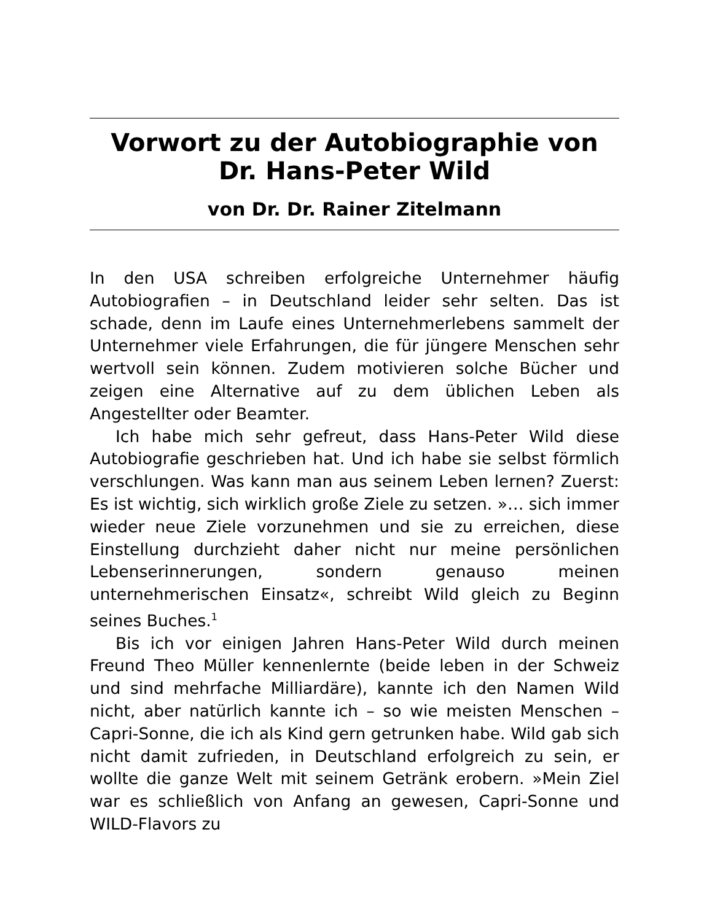Vorwort zu der Autobiographie von Dr. Hans-Peter Wild
von Dr. Dr. Rainer Zitelmann
In den USA schreiben erfolgreiche Unternehmer häufig Autobiografien – in Deutschland leider sehr selten. Das ist schade, denn im Laufe eines Unternehmerlebens sammelt der Unternehmer viele Erfahrungen, die für jüngere Menschen sehr wertvoll sein können. Zudem motivieren solche Bücher und zeigen eine Alternative auf zu dem üblichen Leben als Angestellter oder Beamter.
Ich habe mich sehr gefreut, dass Hans-Peter Wild diese Autobiografie geschrieben hat. Und ich habe sie selbst förmlich verschlungen. Was kann man aus seinem Leben lernen? Zuerst: Es ist wichtig, sich wirklich große Ziele zu setzen. »… sich immer wieder neue Ziele vorzunehmen und sie zu erreichen, diese Einstellung durchzieht daher nicht nur meine persönlichen Lebenserinnerungen, sondern genauso meinen unternehmerischen Einsatz«, schreibt Wild gleich zu Beginn seines Buches.<sup>1</sup>
Bis ich vor einigen Jahren Hans-Peter Wild durch meinen Freund Theo Müller kennenlernte (beide leben in der Schweiz und sind mehrfache Milliardäre), kannte ich den Namen Wild nicht, aber natürlich kannte ich – so wie meisten Menschen – Capri-Sonne, die ich als Kind gern getrunken habe. Wild gab sich nicht damit zufrieden, in Deutschland erfolgreich zu sein, er wollte die ganze Welt mit seinem Getränk erobern. »Mein Ziel war es schließlich von Anfang an gewesen, Capri-Sonne und WILD-Flavors zu